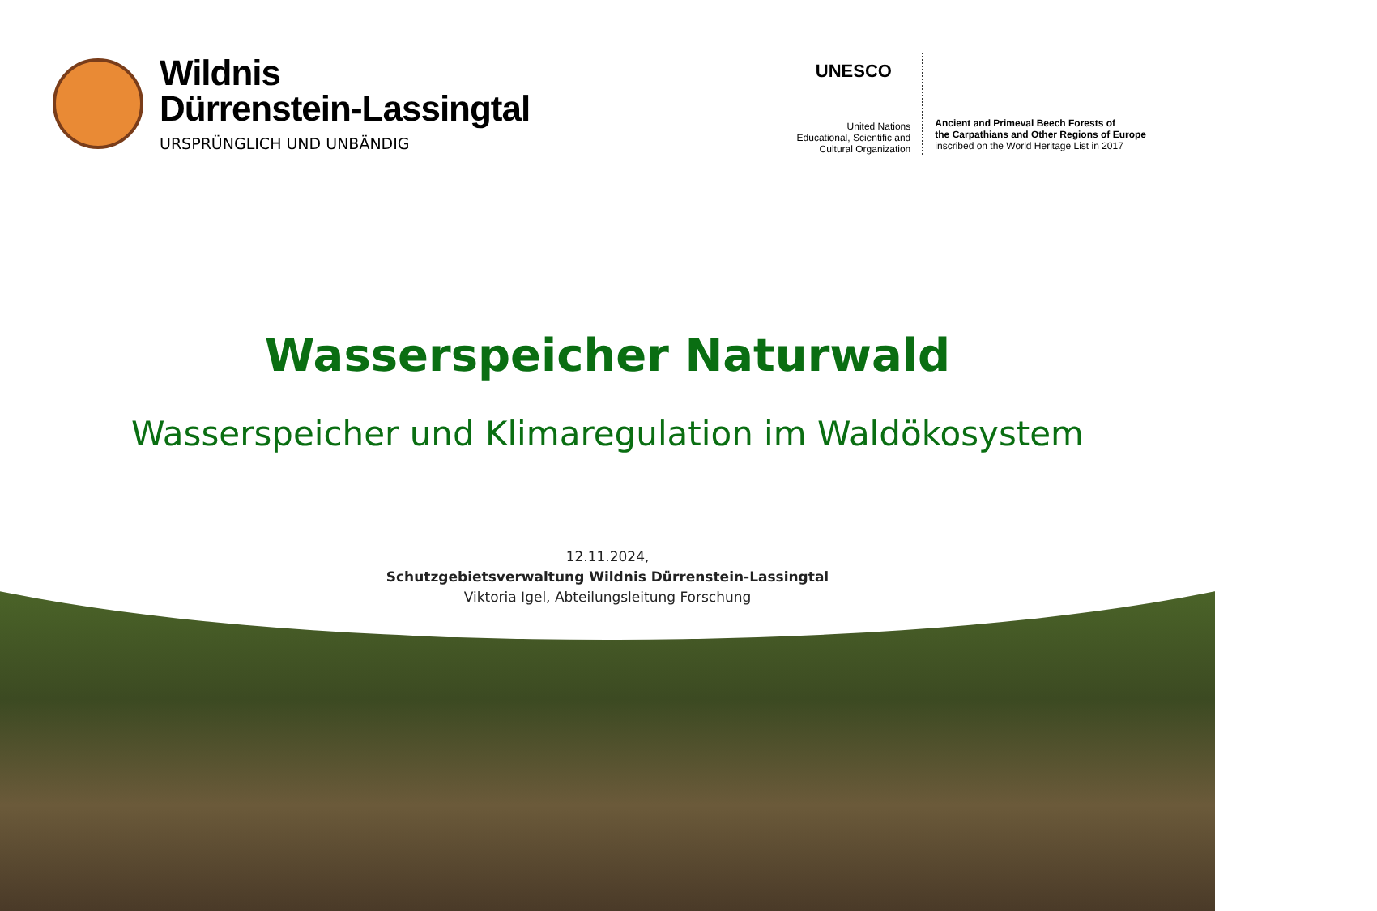Wildnis
Dürrenstein-Lassingtal
URSPRÜNGLICH UND UNBÄNDIG
UNESCO
United Nations
Educational, Scientific and
Cultural Organization
Ancient and Primeval Beech Forests of
the Carpathians and Other Regions of Europe
inscribed on the World Heritage List in 2017
Wasserspeicher Naturwald
Wasserspeicher und Klimaregulation im Waldökosystem
12.11.2024,
Schutzgebietsverwaltung Wildnis Dürrenstein-Lassingtal
Viktoria Igel, Abteilungsleitung Forschung